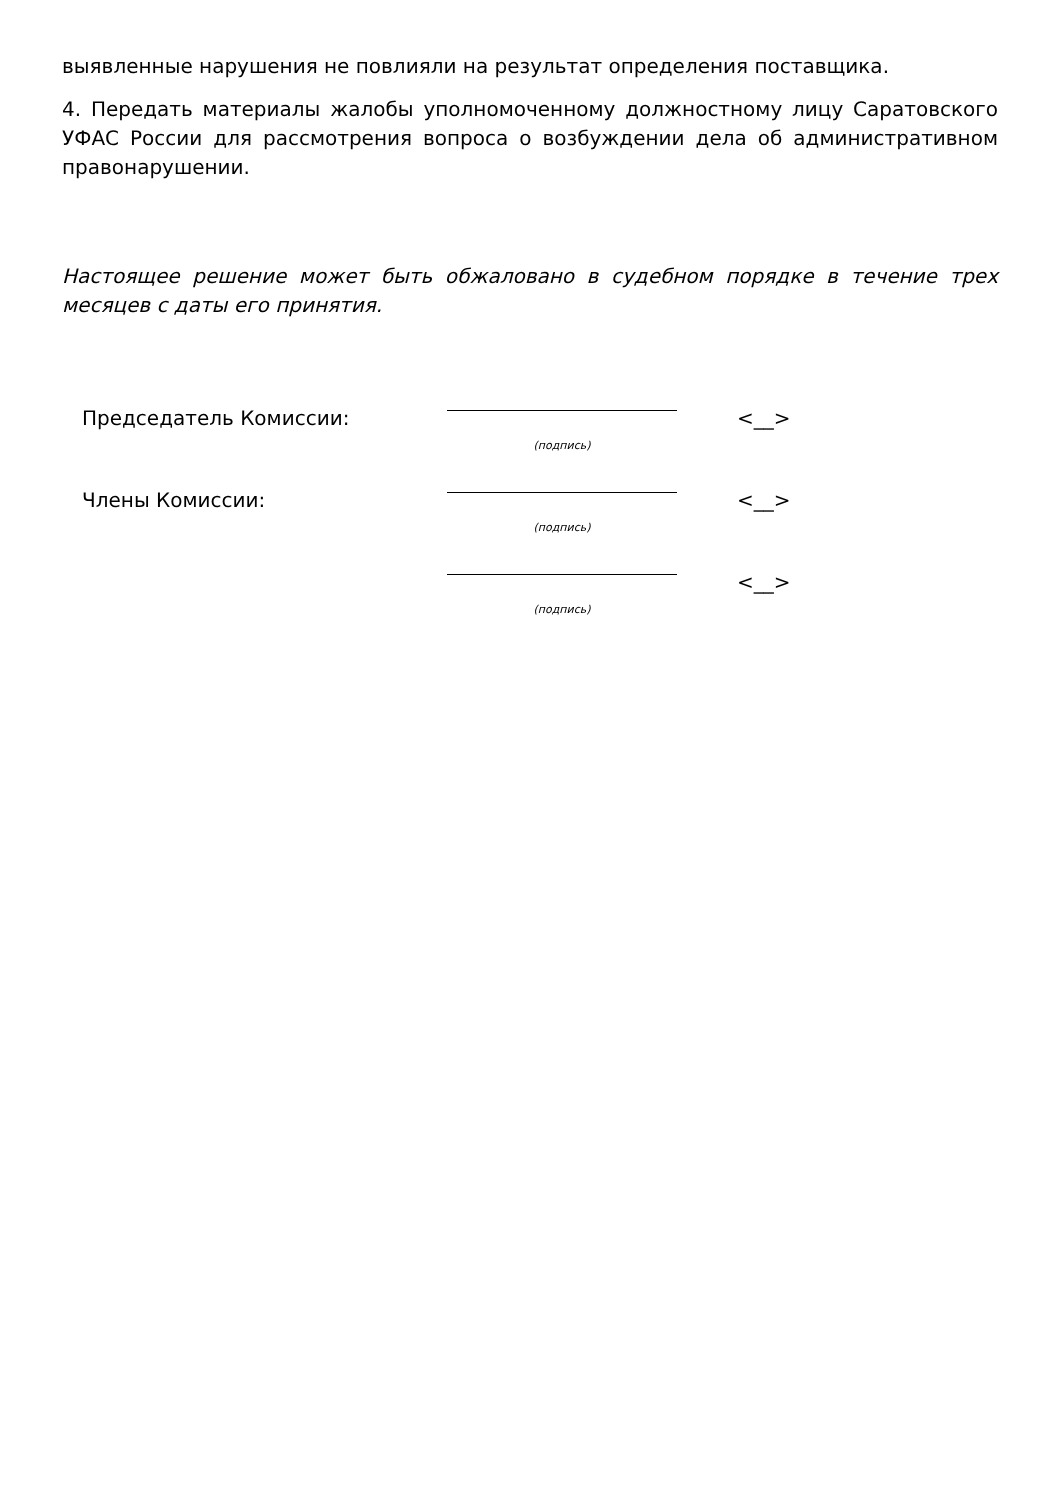выявленные нарушения не повлияли на результат определения поставщика.
4. Передать материалы жалобы уполномоченному должностному лицу Саратовского УФАС России для рассмотрения вопроса о возбуждении дела об административном правонарушении.
Настоящее решение может быть обжаловано в судебном порядке в течение трех месяцев с даты его принятия.
| Председатель Комиссии: | (подпись) | <__> |
| Члены Комиссии: | (подпись) | <__> |
| | (подпись) | <__> |